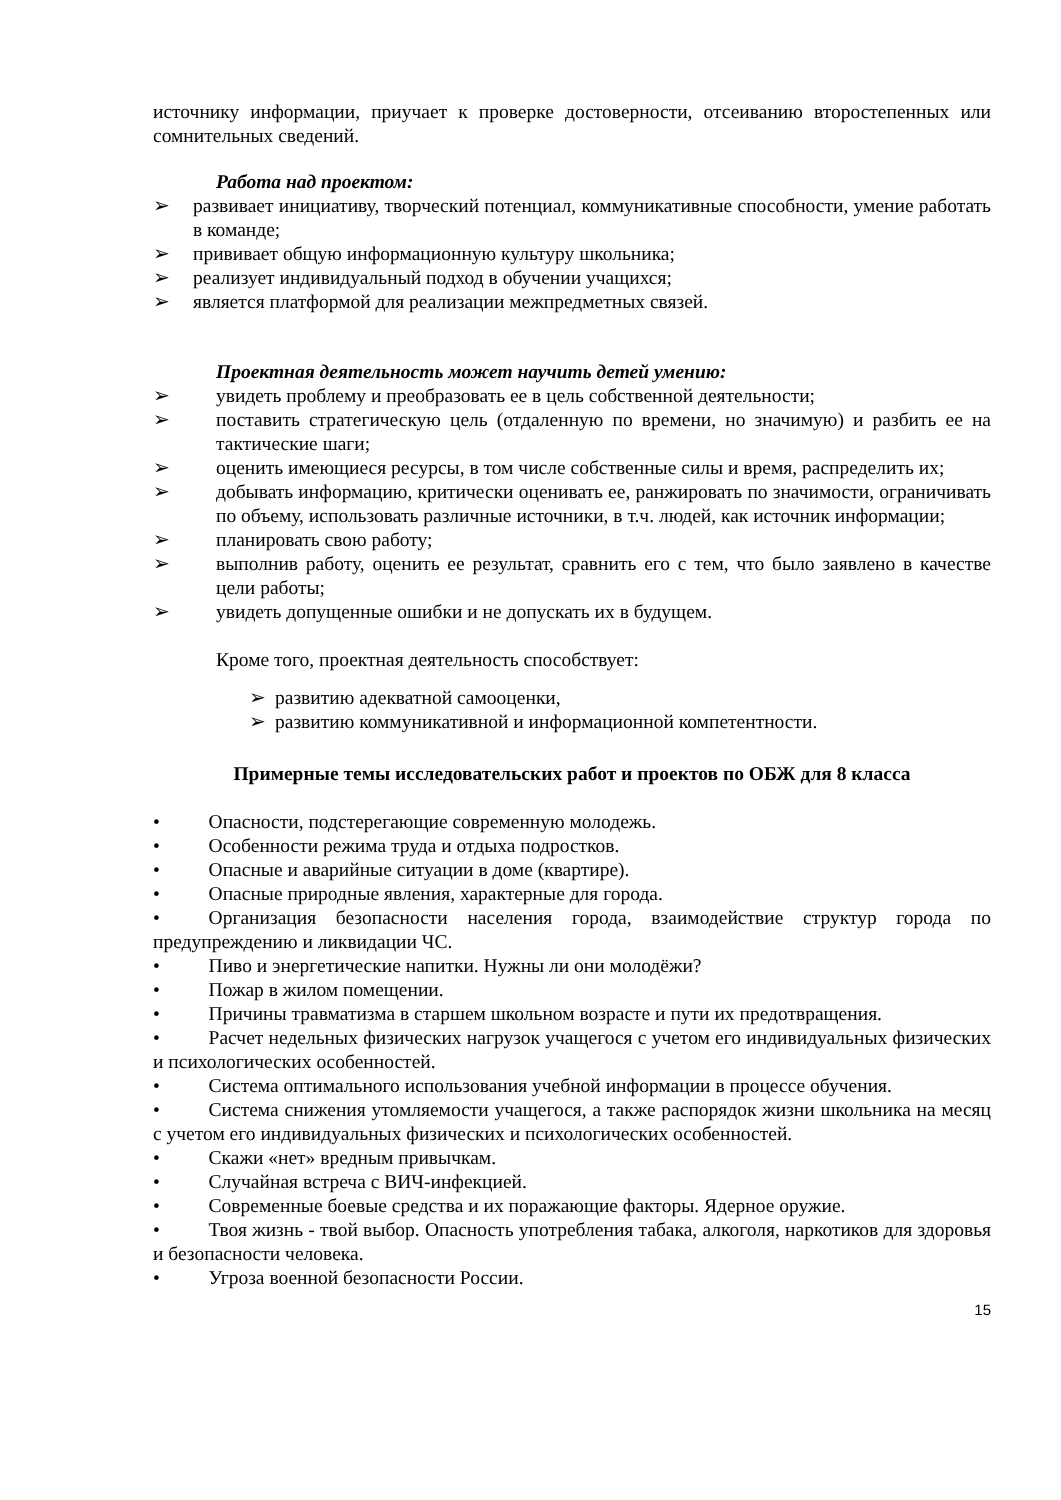источнику информации, приучает к проверке достоверности, отсеиванию второстепенных или сомнительных сведений.
Работа над проектом:
➢ развивает инициативу, творческий потенциал, коммуникативные способности, умение работать в команде;
➢ прививает общую информационную культуру школьника;
➢ реализует индивидуальный подход в обучении учащихся;
➢ является платформой для реализации межпредметных связей.
Проектная деятельность может научить детей умению:
➢ увидеть проблему и преобразовать ее в цель собственной деятельности;
➢ поставить стратегическую цель (отдаленную по времени, но значимую) и разбить ее на тактические шаги;
➢ оценить имеющиеся ресурсы, в том числе собственные силы и время, распределить их;
➢ добывать информацию, критически оценивать ее, ранжировать по значимости, ограничивать по объему, использовать различные источники, в т.ч. людей, как источник информации;
➢ планировать свою работу;
➢ выполнив работу, оценить ее результат, сравнить его с тем, что было заявлено в качестве цели работы;
➢ увидеть допущенные ошибки и не допускать их в будущем.
Кроме того, проектная деятельность способствует:
➢ развитию адекватной самооценки,
➢ развитию коммуникативной и информационной компетентности.
Примерные темы исследовательских работ и проектов по ОБЖ для 8 класса
•   Опасности, подстерегающие современную молодежь.
•   Особенности режима труда и отдыха подростков.
•   Опасные и аварийные ситуации в доме (квартире).
•   Опасные природные явления, характерные для города.
•   Организация безопасности населения города, взаимодействие структур города по предупреждению и ликвидации ЧС.
•   Пиво и энергетические напитки. Нужны ли они молодёжи?
•   Пожар в жилом помещении.
•   Причины травматизма в старшем школьном возрасте и пути их предотвращения.
•   Расчет недельных физических нагрузок учащегося с учетом его индивидуальных физических и психологических особенностей.
•   Система оптимального использования учебной информации в процессе обучения.
•   Система снижения утомляемости учащегося, а также распорядок жизни школьника на месяц с учетом его индивидуальных физических и психологических особенностей.
•   Скажи «нет» вредным привычкам.
•   Случайная встреча с ВИЧ-инфекцией.
•   Современные боевые средства и их поражающие факторы. Ядерное оружие.
•   Твоя жизнь - твой выбор. Опасность употребления табака, алкоголя, наркотиков для здоровья и безопасности человека.
•   Угроза военной безопасности России.
15